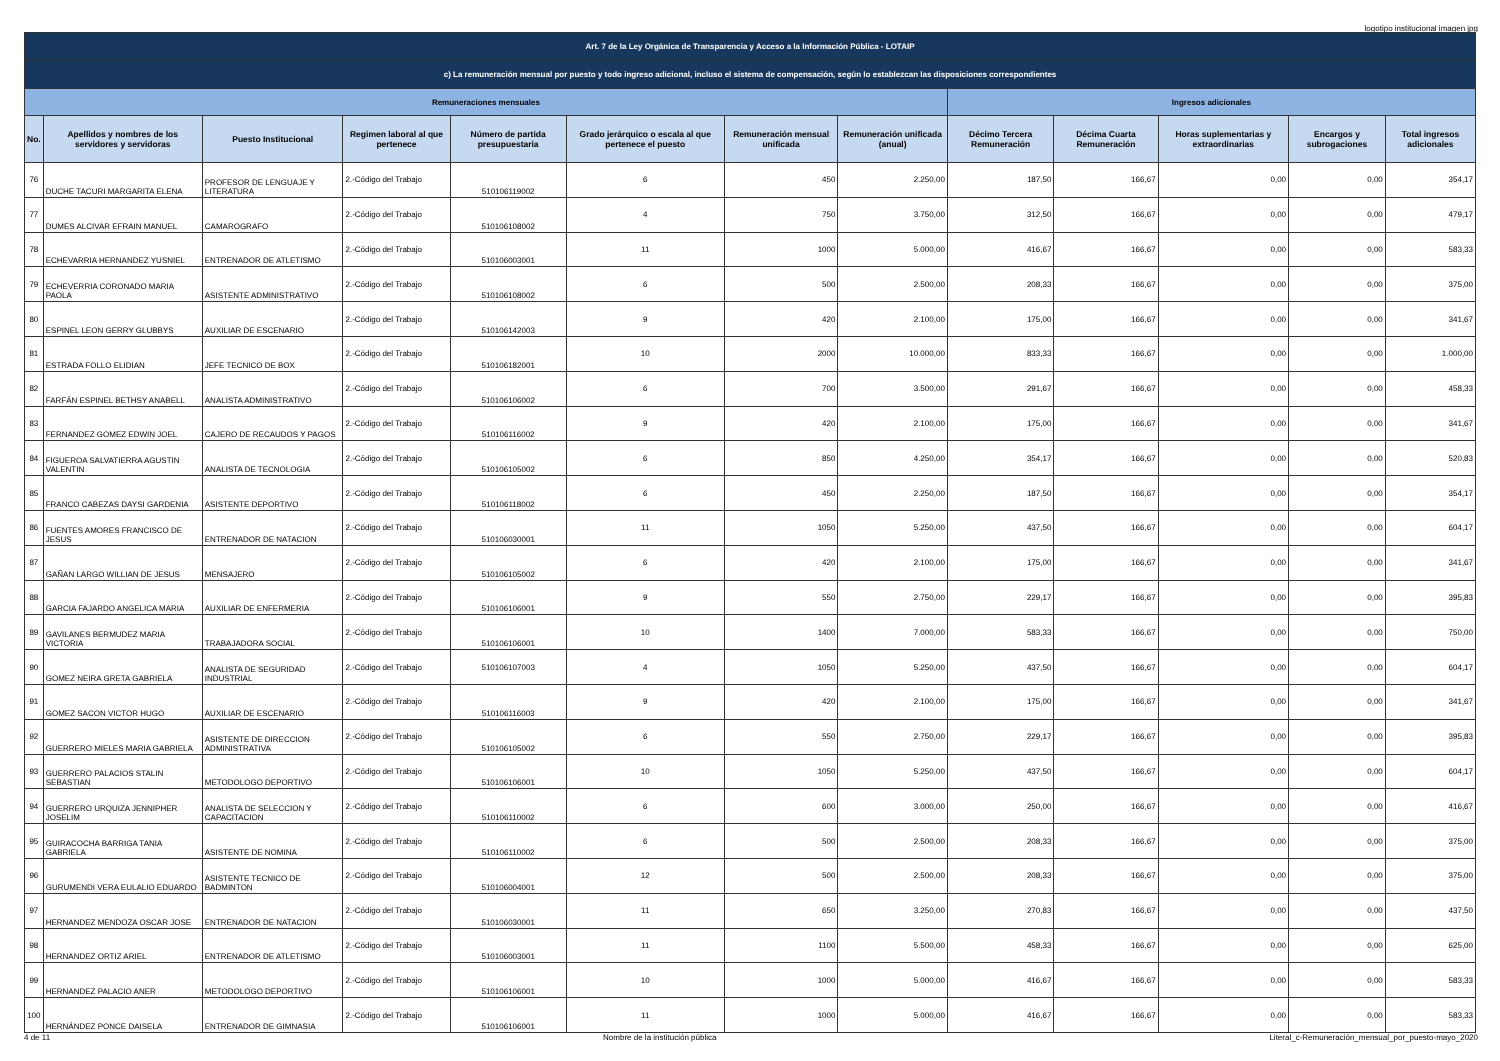logotipo institucional imagen jpg
| Art. 7 de la Ley Orgánica de Transparencia y Acceso a la Información Pública - LOTAIP | | | | | | | | | | | | |
| --- | --- | --- | --- | --- | --- | --- | --- | --- | --- | --- | --- | --- |
| c) La remuneración mensual por puesto y todo ingreso adicional, incluso el sistema de compensación, según lo establezcan las disposiciones correspondientes | | | | | | | | | | | | |
| Remuneraciones mensuales | | | | | | | | Ingresos adicionales | | | | |
| No. | Apellidos y nombres de los servidores y servidoras | Puesto Institucional | Regimen laboral al que pertenece | Número de partida presupuestaria | Grado jerárquico o escala al que pertenece el puesto | Remuneración mensual unificada | Remuneración unificada (anual) | Décimo Tercera Remuneración | Décima Cuarta Remuneración | Horas suplementarias y extraordinarias | Encargos y subrogaciones | Total ingresos adicionales |
| 76 | DUCHE TACURI MARGARITA ELENA | PROFESOR DE LENGUAJE Y LITERATURA | 2.-Código del Trabajo | 510106119002 | 6 | 450 | 2.250,00 | 187,50 | 166,67 | 0,00 | 0,00 | 354,17 |
| 77 | DUMES ALCIVAR EFRAIN MANUEL | CAMAROGRAFO | 2.-Código del Trabajo | 510106108002 | 4 | 750 | 3.750,00 | 312,50 | 166,67 | 0,00 | 0,00 | 479,17 |
| 78 | ECHEVARRIA HERNANDEZ YUSNIEL | ENTRENADOR DE ATLETISMO | 2.-Código del Trabajo | 510106003001 | 11 | 1000 | 5.000,00 | 416,67 | 166,67 | 0,00 | 0,00 | 583,33 |
| 79 | ECHEVERRIA CORONADO MARIA PAOLA | ASISTENTE ADMINISTRATIVO | 2.-Código del Trabajo | 510106108002 | 6 | 500 | 2.500,00 | 208,33 | 166,67 | 0,00 | 0,00 | 375,00 |
| 80 | ESPINEL LEON GERRY GLUBBYS | AUXILIAR DE ESCENARIO | 2.-Código del Trabajo | 510106142003 | 9 | 420 | 2.100,00 | 175,00 | 166,67 | 0,00 | 0,00 | 341,67 |
| 81 | ESTRADA FOLLO ELIDIAN | JEFE TECNICO DE BOX | 2.-Código del Trabajo | 510106182001 | 10 | 2000 | 10.000,00 | 833,33 | 166,67 | 0,00 | 0,00 | 1.000,00 |
| 82 | FARFÁN ESPINEL BETHSY ANABELL | ANALISTA ADMINISTRATIVO | 2.-Código del Trabajo | 510106106002 | 6 | 700 | 3.500,00 | 291,67 | 166,67 | 0,00 | 0,00 | 458,33 |
| 83 | FERNANDEZ GOMEZ EDWIN JOEL | CAJERO DE RECAUDOS Y PAGOS | 2.-Código del Trabajo | 510106116002 | 9 | 420 | 2.100,00 | 175,00 | 166,67 | 0,00 | 0,00 | 341,67 |
| 84 | FIGUEROA SALVATIERRA AGUSTIN VALENTIN | ANALISTA DE TECNOLOGIA | 2.-Código del Trabajo | 510106105002 | 6 | 850 | 4.250,00 | 354,17 | 166,67 | 0,00 | 0,00 | 520,83 |
| 85 | FRANCO CABEZAS DAYSI GARDENIA | ASISTENTE DEPORTIVO | 2.-Código del Trabajo | 510106118002 | 6 | 450 | 2.250,00 | 187,50 | 166,67 | 0,00 | 0,00 | 354,17 |
| 86 | FUENTES AMORES FRANCISCO DE JESUS | ENTRENADOR DE NATACION | 2.-Código del Trabajo | 510106030001 | 11 | 1050 | 5.250,00 | 437,50 | 166,67 | 0,00 | 0,00 | 604,17 |
| 87 | GAÑAN LARGO WILLIAN DE JESUS | MENSAJERO | 2.-Código del Trabajo | 510106105002 | 6 | 420 | 2.100,00 | 175,00 | 166,67 | 0,00 | 0,00 | 341,67 |
| 88 | GARCIA FAJARDO ANGELICA MARIA | AUXILIAR DE ENFERMERIA | 2.-Código del Trabajo | 510106106001 | 9 | 550 | 2.750,00 | 229,17 | 166,67 | 0,00 | 0,00 | 395,83 |
| 89 | GAVILANES BERMUDEZ MARIA VICTORIA | TRABAJADORA SOCIAL | 2.-Código del Trabajo | 510106106001 | 10 | 1400 | 7.000,00 | 583,33 | 166,67 | 0,00 | 0,00 | 750,00 |
| 90 | GOMEZ NEIRA GRETA GABRIELA | ANALISTA DE SEGURIDAD INDUSTRIAL | 2.-Código del Trabajo | 510106107003 | 4 | 1050 | 5.250,00 | 437,50 | 166,67 | 0,00 | 0,00 | 604,17 |
| 91 | GOMEZ SACON VICTOR HUGO | AUXILIAR DE ESCENARIO | 2.-Código del Trabajo | 510106116003 | 9 | 420 | 2.100,00 | 175,00 | 166,67 | 0,00 | 0,00 | 341,67 |
| 92 | GUERRERO MIELES MARIA GABRIELA | ASISTENTE DE DIRECCION ADMINISTRATIVA | 2.-Código del Trabajo | 510106105002 | 6 | 550 | 2.750,00 | 229,17 | 166,67 | 0,00 | 0,00 | 395,83 |
| 93 | GUERRERO PALACIOS STALIN SEBASTIAN | METODOLOGO DEPORTIVO | 2.-Código del Trabajo | 510106106001 | 10 | 1050 | 5.250,00 | 437,50 | 166,67 | 0,00 | 0,00 | 604,17 |
| 94 | GUERRERO URQUIZA JENNIPHER JOSELIM | ANALISTA DE SELECCION Y CAPACITACION | 2.-Código del Trabajo | 510106110002 | 6 | 600 | 3.000,00 | 250,00 | 166,67 | 0,00 | 0,00 | 416,67 |
| 95 | GUIRACOCHA BARRIGA TANIA GABRIELA | ASISTENTE DE NOMINA | 2.-Código del Trabajo | 510106110002 | 6 | 500 | 2.500,00 | 208,33 | 166,67 | 0,00 | 0,00 | 375,00 |
| 96 | GURUMENDI VERA EULALIO EDUARDO | ASISTENTE TECNICO DE BADMINTON | 2.-Código del Trabajo | 510106004001 | 12 | 500 | 2.500,00 | 208,33 | 166,67 | 0,00 | 0,00 | 375,00 |
| 97 | HERNANDEZ MENDOZA OSCAR JOSE | ENTRENADOR DE NATACION | 2.-Código del Trabajo | 510106030001 | 11 | 650 | 3.250,00 | 270,83 | 166,67 | 0,00 | 0,00 | 437,50 |
| 98 | HERNANDEZ ORTIZ ARIEL | ENTRENADOR DE ATLETISMO | 2.-Código del Trabajo | 510106003001 | 11 | 1100 | 5.500,00 | 458,33 | 166,67 | 0,00 | 0,00 | 625,00 |
| 99 | HERNANDEZ PALACIO ANER | METODOLOGO DEPORTIVO | 2.-Código del Trabajo | 510106106001 | 10 | 1000 | 5.000,00 | 416,67 | 166,67 | 0,00 | 0,00 | 583,33 |
| 100 | HERNÁNDEZ PONCE DAISELA | ENTRENADOR DE GIMNASIA | 2.-Código del Trabajo | 510106106001 | 11 | 1000 | 5.000,00 | 416,67 | 166,67 | 0,00 | 0,00 | 583,33 |
4 de 11 Nombre de la institución pública Literal_c-Remuneración_mensual_por_puesto-mayo_2020